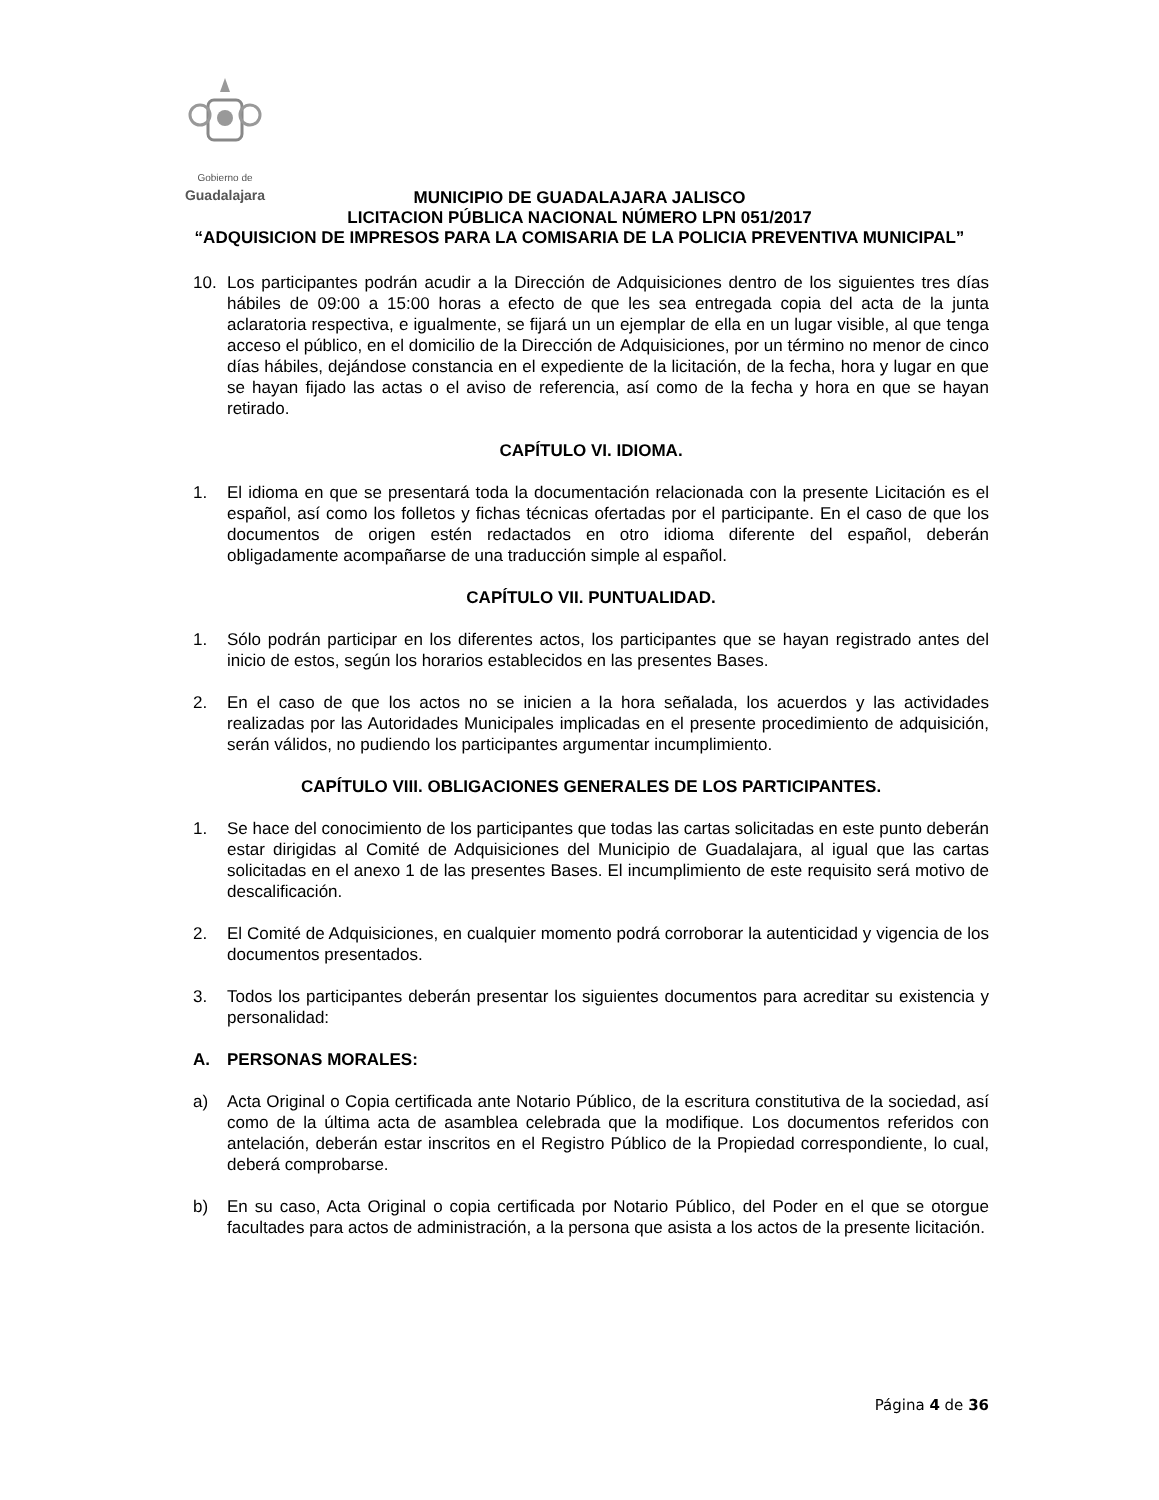Gobierno de
Guadalajara
MUNICIPIO DE GUADALAJARA JALISCO
LICITACION PÚBLICA NACIONAL NÚMERO LPN 051/2017
“ADQUISICION DE IMPRESOS PARA LA COMISARIA DE LA POLICIA PREVENTIVA MUNICIPAL”
10. Los participantes podrán acudir a la Dirección de Adquisiciones dentro de los siguientes tres días hábiles de 09:00 a 15:00 horas a efecto de que les sea entregada copia del acta de la junta aclaratoria respectiva, e igualmente, se fijará un un ejemplar de ella en un lugar visible, al que tenga acceso el público, en el domicilio de la Dirección de Adquisiciones, por un término no menor de cinco días hábiles, dejándose constancia en el expediente de la licitación, de la fecha, hora y lugar en que se hayan fijado las actas o el aviso de referencia, así como de la fecha y hora en que se hayan retirado.
CAPÍTULO VI. IDIOMA.
1. El idioma en que se presentará toda la documentación relacionada con la presente Licitación es el español, así como los folletos y fichas técnicas ofertadas por el participante. En el caso de que los documentos de origen estén redactados en otro idioma diferente del español, deberán obligadamente acompañarse de una traducción simple al español.
CAPÍTULO VII. PUNTUALIDAD.
1. Sólo podrán participar en los diferentes actos, los participantes que se hayan registrado antes del inicio de estos, según los horarios establecidos en las presentes Bases.
2. En el caso de que los actos no se inicien a la hora señalada, los acuerdos y las actividades realizadas por las Autoridades Municipales implicadas en el presente procedimiento de adquisición, serán válidos, no pudiendo los participantes argumentar incumplimiento.
CAPÍTULO VIII. OBLIGACIONES GENERALES DE LOS PARTICIPANTES.
1. Se hace del conocimiento de los participantes que todas las cartas solicitadas en este punto deberán estar dirigidas al Comité de Adquisiciones del Municipio de Guadalajara, al igual que las cartas solicitadas en el anexo 1 de las presentes Bases. El incumplimiento de este requisito será motivo de descalificación.
2. El Comité de Adquisiciones, en cualquier momento podrá corroborar la autenticidad y vigencia de los documentos presentados.
3. Todos los participantes deberán presentar los siguientes documentos para acreditar su existencia y personalidad:
A. PERSONAS MORALES:
a) Acta Original o Copia certificada ante Notario Público, de la escritura constitutiva de la sociedad, así como de la última acta de asamblea celebrada que la modifique. Los documentos referidos con antelación, deberán estar inscritos en el Registro Público de la Propiedad correspondiente, lo cual, deberá comprobarse.
b) En su caso, Acta Original o copia certificada por Notario Público, del Poder en el que se otorgue facultades para actos de administración, a la persona que asista a los actos de la presente licitación.
Página 4 de 36